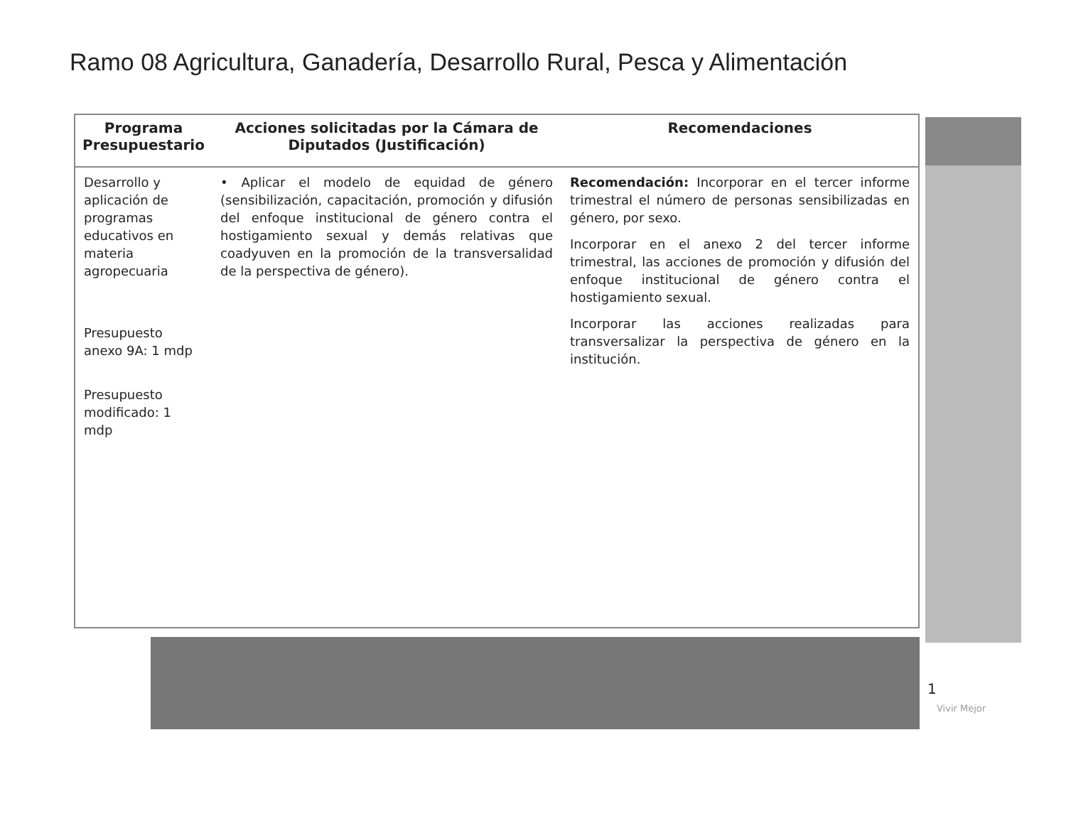Ramo 08 Agricultura, Ganadería, Desarrollo Rural, Pesca y Alimentación
| Programa Presupuestario | Acciones solicitadas por la Cámara de Diputados (Justificación) | Recomendaciones |
| --- | --- | --- |
| Desarrollo y aplicación de programas educativos en materia agropecuaria Presupuesto anexo 9A: 1 mdp Presupuesto modificado: 1 mdp | • Aplicar el modelo de equidad de género (sensibilización, capacitación, promoción y difusión del enfoque institucional de género contra el hostigamiento sexual y demás relativas que coadyuven en la promoción de la transversalidad de la perspectiva de género). | Recomendación: Incorporar en el tercer informe trimestral el número de personas sensibilizadas en género, por sexo. Incorporar en el anexo 2 del tercer informe trimestral, las acciones de promoción y difusión del enfoque institucional de género contra el hostigamiento sexual. Incorporar las acciones realizadas para transversalizar la perspectiva de género en la institución. |
1
Vivir Mejor